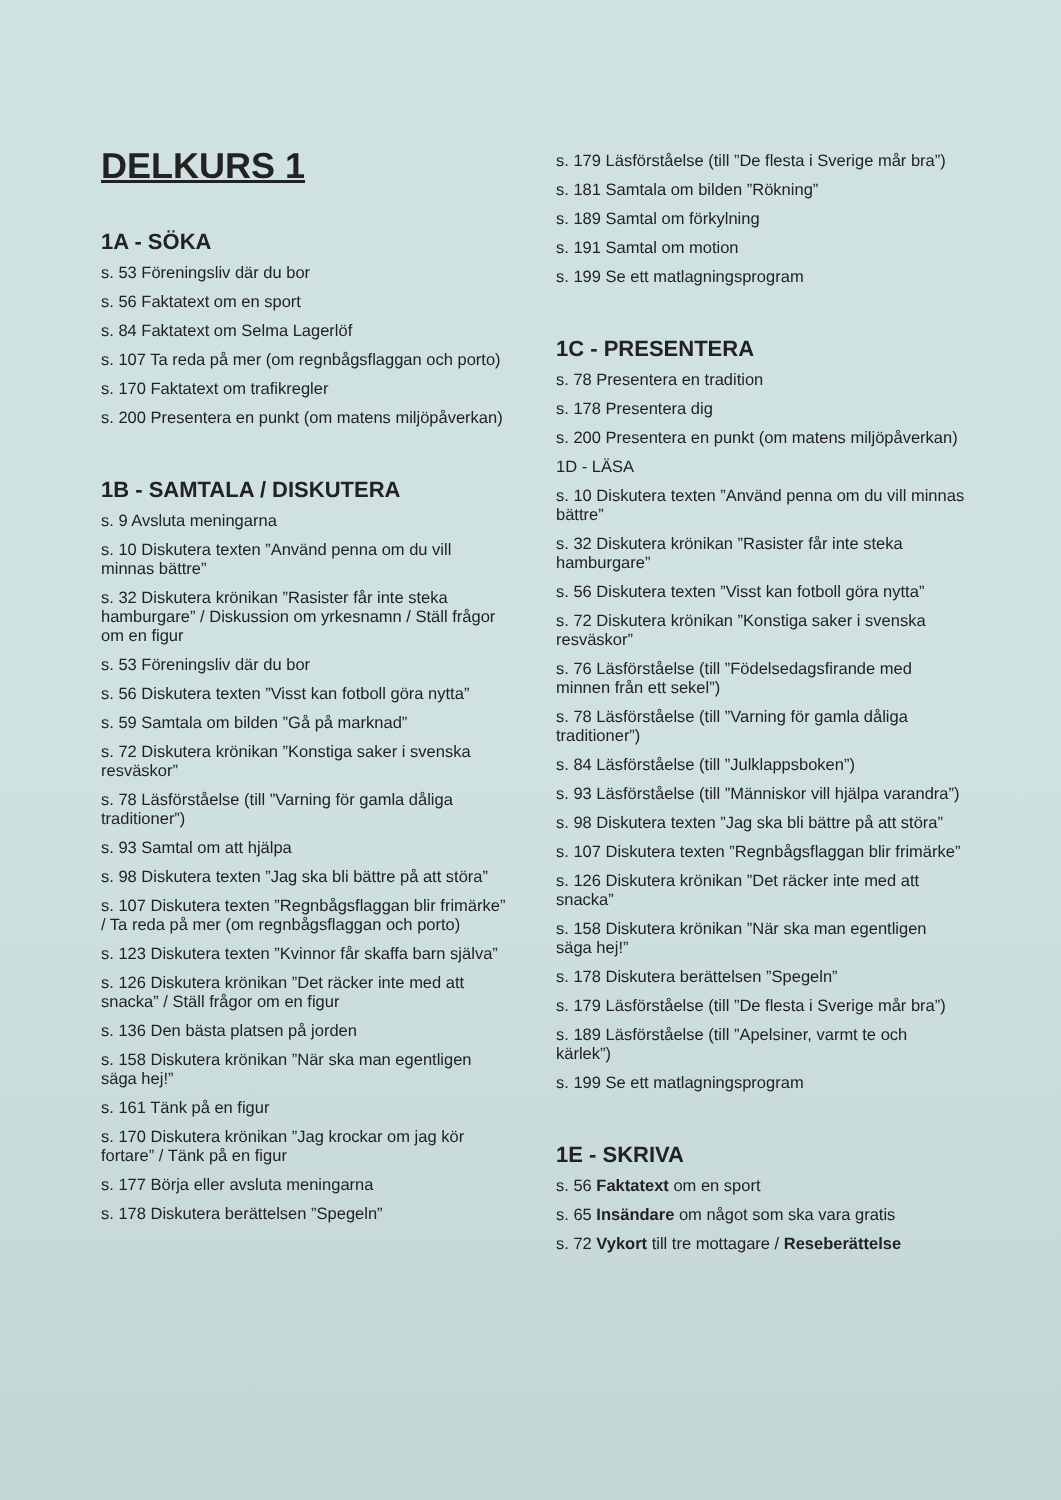DELKURS 1
1A - SÖKA
s. 53 Föreningsliv där du bor
s. 56 Faktatext om en sport
s. 84 Faktatext om Selma Lagerlöf
s. 107 Ta reda på mer (om regnbågsflaggan och porto)
s. 170 Faktatext om trafikregler
s. 200 Presentera en punkt (om matens miljöpåverkan)
1B - SAMTALA / DISKUTERA
s. 9 Avsluta meningarna
s. 10 Diskutera texten ”Använd penna om du vill minnas bättre”
s. 32 Diskutera krönikan ”Rasister får inte steka hamburgare” / Diskussion om yrkesnamn / Ställ frågor om en figur
s. 53 Föreningsliv där du bor
s. 56 Diskutera texten ”Visst kan fotboll göra nytta”
s. 59 Samtala om bilden ”Gå på marknad”
s. 72 Diskutera krönikan ”Konstiga saker i svenska resväskor”
s. 78 Läsförståelse (till ”Varning för gamla dåliga traditioner”)
s. 93 Samtal om att hjälpa
s. 98 Diskutera texten ”Jag ska bli bättre på att störa”
s. 107 Diskutera texten ”Regnbågsflaggan blir frimärke” / Ta reda på mer (om regnbågsflaggan och porto)
s. 123 Diskutera texten ”Kvinnor får skaffa barn själva”
s. 126 Diskutera krönikan ”Det räcker inte med att snacka” / Ställ frågor om en figur
s. 136 Den bästa platsen på jorden
s. 158 Diskutera krönikan ”När ska man egentligen säga hej!”
s. 161 Tänk på en figur
s. 170 Diskutera krönikan ”Jag krockar om jag kör fortare” / Tänk på en figur
s. 177 Börja eller avsluta meningarna
s. 178 Diskutera berättelsen ”Spegeln”
s. 179 Läsförståelse (till ”De flesta i Sverige mår bra”)
s. 181 Samtala om bilden ”Rökning”
s. 189 Samtal om förkylning
s. 191 Samtal om motion
s. 199 Se ett matlagningsprogram
1C - PRESENTERA
s. 78 Presentera en tradition
s. 178 Presentera dig
s. 200 Presentera en punkt (om matens miljöpåverkan)
1D - LÄSA
s. 10 Diskutera texten ”Använd penna om du vill minnas bättre”
s. 32 Diskutera krönikan ”Rasister får inte steka hamburgare”
s. 56 Diskutera texten ”Visst kan fotboll göra nytta”
s. 72 Diskutera krönikan ”Konstiga saker i svenska resväskor”
s. 76 Läsförståelse (till ”Födelsedagsfirande med minnen från ett sekel”)
s. 78 Läsförståelse (till ”Varning för gamla dåliga traditioner”)
s. 84 Läsförståelse (till ”Julklappsboken”)
s. 93 Läsförståelse (till ”Människor vill hjälpa varandra”)
s. 98 Diskutera texten ”Jag ska bli bättre på att störa”
s. 107 Diskutera texten ”Regnbågsflaggan blir frimärke”
s. 126 Diskutera krönikan ”Det räcker inte med att snacka”
s. 158 Diskutera krönikan ”När ska man egentligen säga hej!”
s. 178 Diskutera berättelsen ”Spegeln”
s. 179 Läsförståelse (till ”De flesta i Sverige mår bra”)
s. 189 Läsförståelse (till ”Apelsiner, varmt te och kärlek”)
s. 199 Se ett matlagningsprogram
1E - SKRIVA
s. 56 Faktatext om en sport
s. 65 Insändare om något som ska vara gratis
s. 72 Vykort till tre mottagare / Reseberättelse